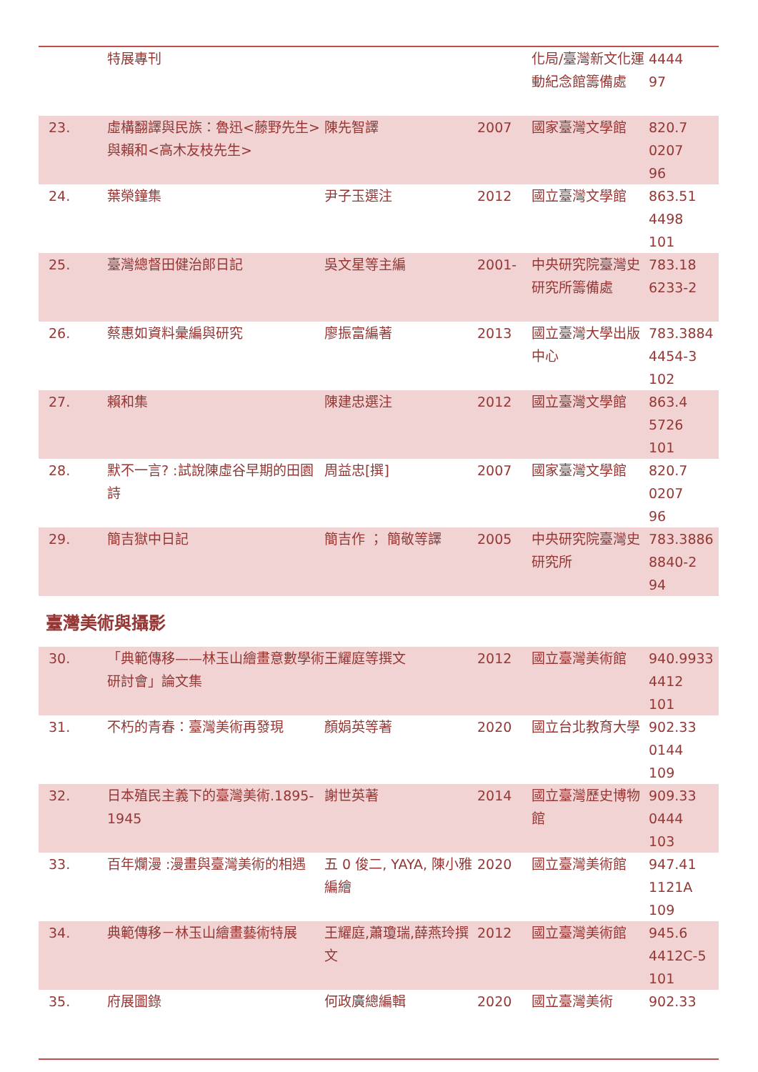| | 特展專刊 | | | 化局/臺灣新文化運動紀念館籌備處 | 4444 97 |
| 23. | 虛構翻譯與民族：魯迅<藤野先生>與賴和<高木友枝先生> | 陳先智譯 | 2007 | 國家臺灣文學館 | 820.7 0207 96 |
| 24. | 葉榮鐘集 | 尹子玉選注 | 2012 | 國立臺灣文學館 | 863.51 4498 101 |
| 25. | 臺灣總督田健治郎日記 | 吳文星等主編 | 2001- | 中央研究院臺灣史研究所籌備處 | 783.18 6233-2 |
| 26. | 蔡惠如資料彙編與研究 | 廖振富編著 | 2013 | 國立臺灣大學出版中心 | 783.3884 4454-3 102 |
| 27. | 賴和集 | 陳建忠選注 | 2012 | 國立臺灣文學館 | 863.4 5726 101 |
| 28. | 默不一言? :試說陳虛谷早期的田園詩 | 周益忠[撰] | 2007 | 國家臺灣文學館 | 820.7 0207 96 |
| 29. | 簡吉獄中日記 | 簡吉作 ； 簡敬等譯 | 2005 | 中央研究院臺灣史研究所 | 783.3886 8840-2 94 |
臺灣美術與攝影
| 30. | 「典範傳移——林玉山繪畫意數學術研討會」論文集 | 王耀庭等撰文 | 2012 | 國立臺灣美術館 | 940.9933 4412 101 |
| 31. | 不朽的青春：臺灣美術再發現 | 顏娟英等著 | 2020 | 國立台北教育大學 | 902.33 0144 109 |
| 32. | 日本殖民主義下的臺灣美術.1895-1945 | 謝世英著 | 2014 | 國立臺灣歷史博物館 | 909.33 0444 103 |
| 33. | 百年爛漫 :漫畫與臺灣美術的相遇 | 五 0 俊二, YAYA, 陳小雅編繪 | 2020 | 國立臺灣美術館 | 947.41 1121A 109 |
| 34. | 典範傳移－林玉山繪畫藝術特展 | 王耀庭,蕭瓊瑞,薛燕玲撰文 | 2012 | 國立臺灣美術館 | 945.6 4412C-5 101 |
| 35. | 府展圖錄 | 何政廣總編輯 | 2020 | 國立臺灣美術 | 902.33 |